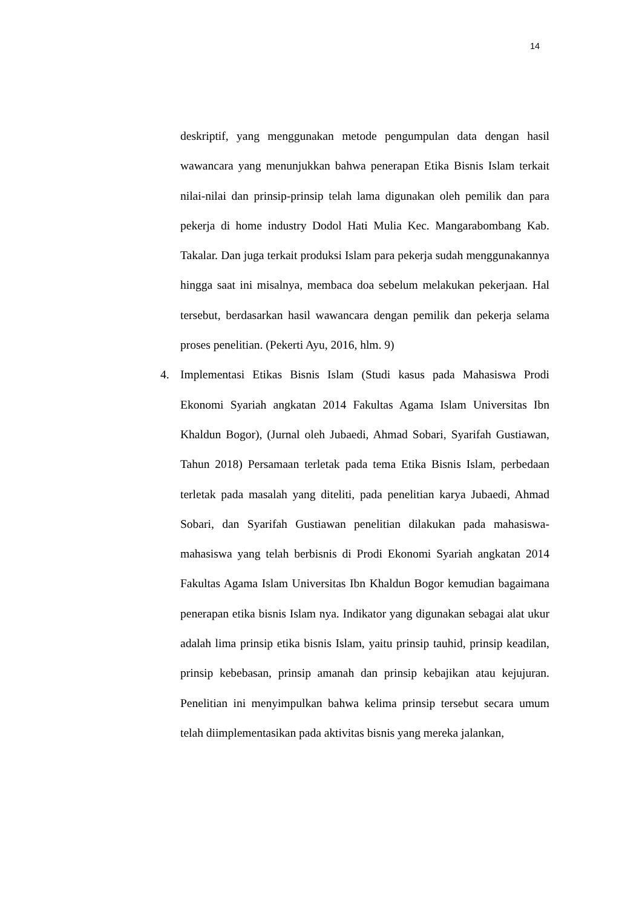14
deskriptif, yang menggunakan metode pengumpulan data dengan hasil wawancara yang menunjukkan bahwa penerapan Etika Bisnis Islam terkait nilai-nilai dan prinsip-prinsip telah lama digunakan oleh pemilik dan para pekerja di home industry Dodol Hati Mulia Kec. Mangarabombang Kab. Takalar. Dan juga terkait produksi Islam para pekerja sudah menggunakannya hingga saat ini misalnya, membaca doa sebelum melakukan pekerjaan. Hal tersebut, berdasarkan hasil wawancara dengan pemilik dan pekerja selama proses penelitian. (Pekerti Ayu, 2016, hlm. 9)
4. Implementasi Etikas Bisnis Islam (Studi kasus pada Mahasiswa Prodi Ekonomi Syariah angkatan 2014 Fakultas Agama Islam Universitas Ibn Khaldun Bogor), (Jurnal oleh Jubaedi, Ahmad Sobari, Syarifah Gustiawan, Tahun 2018) Persamaan terletak pada tema Etika Bisnis Islam, perbedaan terletak pada masalah yang diteliti, pada penelitian karya Jubaedi, Ahmad Sobari, dan Syarifah Gustiawan penelitian dilakukan pada mahasiswa-mahasiswa yang telah berbisnis di Prodi Ekonomi Syariah angkatan 2014 Fakultas Agama Islam Universitas Ibn Khaldun Bogor kemudian bagaimana penerapan etika bisnis Islam nya. Indikator yang digunakan sebagai alat ukur adalah lima prinsip etika bisnis Islam, yaitu prinsip tauhid, prinsip keadilan, prinsip kebebasan, prinsip amanah dan prinsip kebajikan atau kejujuran. Penelitian ini menyimpulkan bahwa kelima prinsip tersebut secara umum telah diimplementasikan pada aktivitas bisnis yang mereka jalankan,